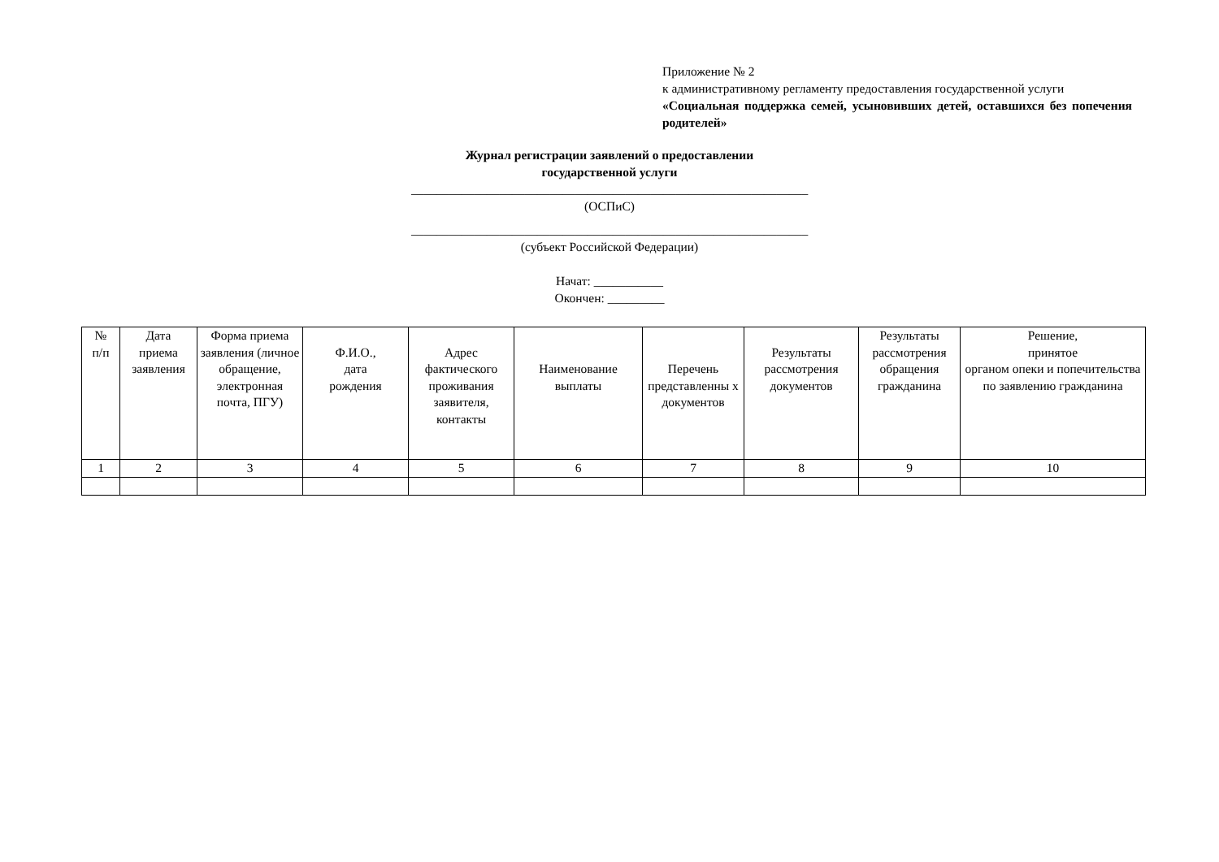Приложение № 2
к административному регламенту предоставления государственной услуги
«Социальная поддержка семей, усыновивших детей, оставшихся без попечения родителей»
Журнал регистрации заявлений о предоставлении
государственной услуги
_______________________________________________________________
(ОСПиС)
_______________________________________________________________
(субъект Российской Федерации)
Начат: ___________
Окончен: _________
| № п/п | Дата приема заявления | Форма приема заявления (личное обращение, электронная почта, ПГУ) | Ф.И.О., дата рождения | Адрес фактического проживания заявителя, контакты | Наименование выплаты | Перечень представленны х документов | Результаты рассмотрения документов | Результаты рассмотрения обращения гражданина | Решение, принятое органом опеки и попечительства по заявлению гражданина |
| --- | --- | --- | --- | --- | --- | --- | --- | --- | --- |
| 1 | 2 | 3 | 4 | 5 | 6 | 7 | 8 | 9 | 10 |